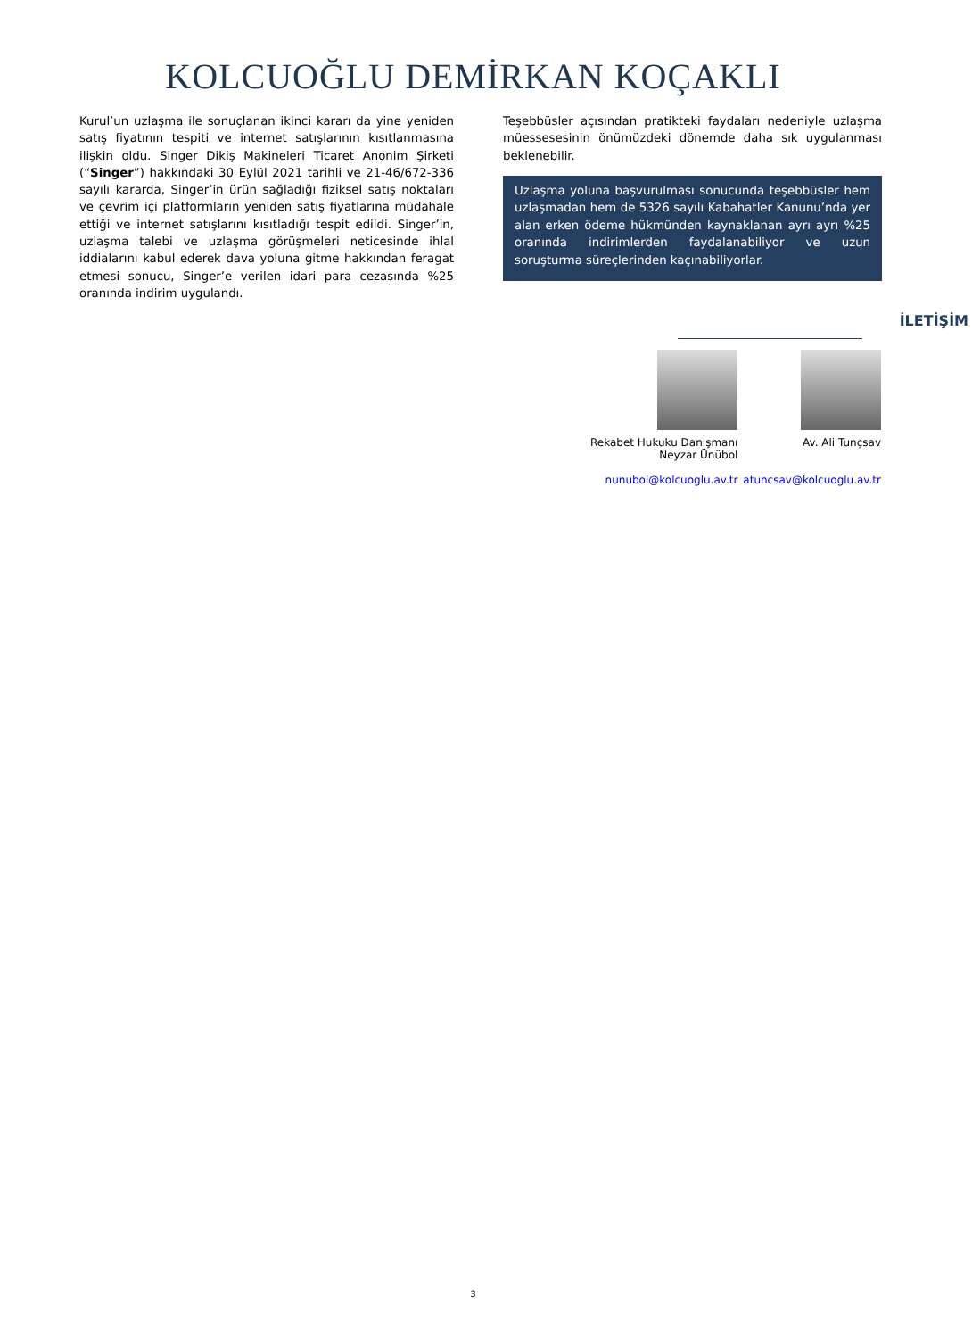KOLCUOĞLU DEMİRKAN KOÇAKLI
Kurul’un uzlaşma ile sonuçlanan ikinci kararı da yine yeniden satış fiyatının tespiti ve internet satışlarının kısıtlanmasına ilişkin oldu. Singer Dikiş Makineleri Ticaret Anonim Şirketi (“Singer”) hakkındaki 30 Eylül 2021 tarihli ve 21-46/672-336 sayılı kararda, Singer’in ürün sağladığı fiziksel satış noktaları ve çevrim içi platformların yeniden satış fiyatlarına müdahale ettiği ve internet satışlarını kısıtladığı tespit edildi. Singer’in, uzlaşma talebi ve uzlaşma görüşmeleri neticesinde ihlal iddialarını kabul ederek dava yoluna gitme hakkından feragat etmesi sonucu, Singer’e verilen idari para cezasında %25 oranında indirim uygulandı.
Teşebbüsler açısından pratikteki faydaları nedeniyle uzlaşma müessesesinin önümüzdeki dönemde daha sık uygulanması beklenebilir.
Uzlaşma yoluna başvurulması sonucunda teşebbüsler hem uzlaşmadan hem de 5326 sayılı Kabahatler Kanunu’nda yer alan erken ödeme hükmünden kaynaklanan ayrı ayrı %25 oranında indirimlerden faydalanabiliyor ve uzun soruşturma süreçlerinden kaçınabiliyorlar.
İLETİŞİM
Rekabet Hukuku Danışmanı
Neyzar Ünübol
nunubol@kolcuoglu.av.tr
Av. Ali Tunçsav
atuncsav@kolcuoglu.av.tr
3